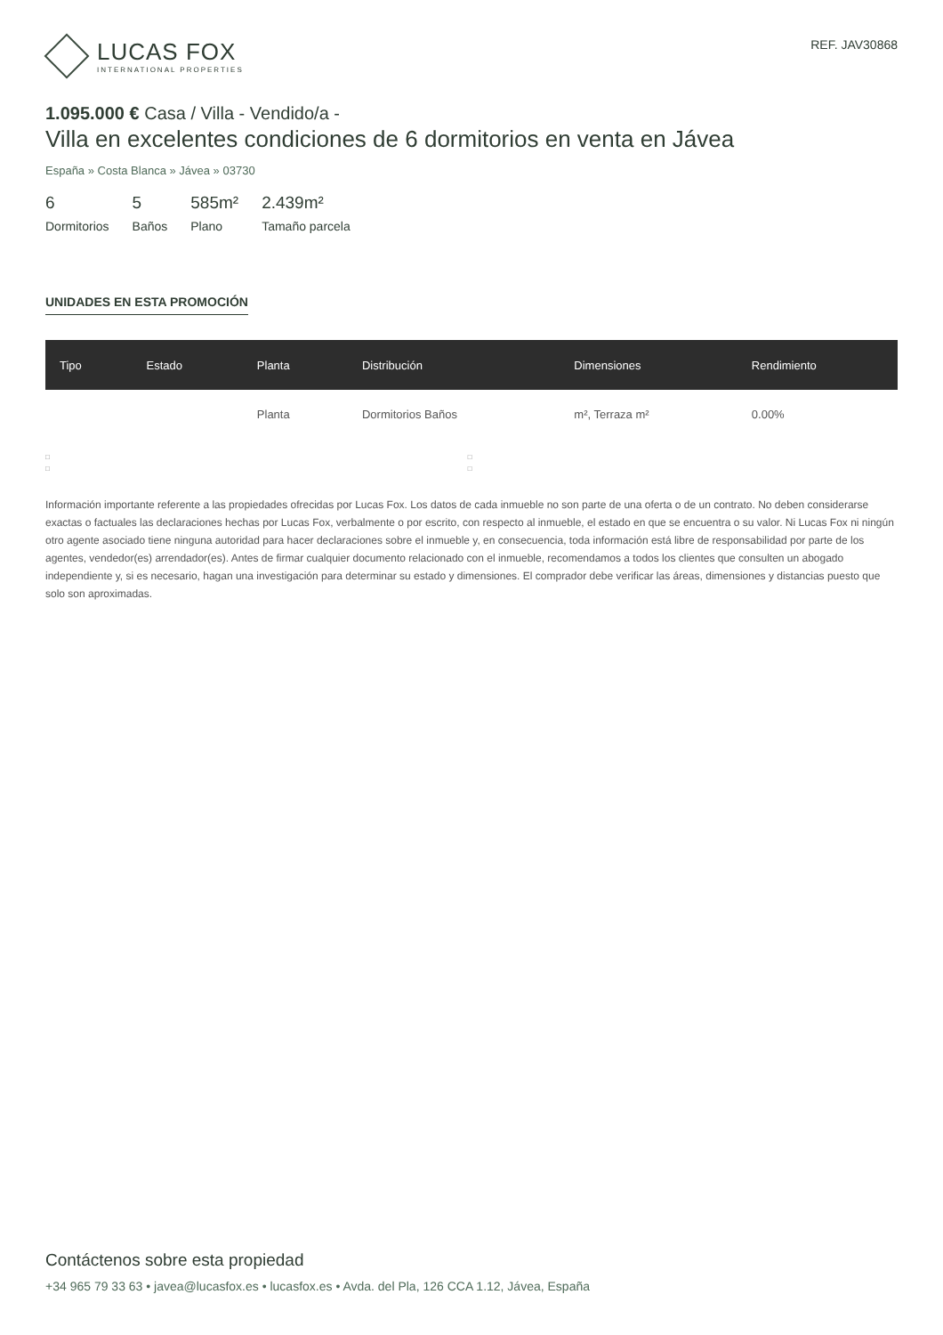LUCAS FOX
INTERNATIONAL PROPERTIES
REF. JAV30868
1.095.000 € Casa / Villa - Vendido/a -
Villa en excelentes condiciones de 6 dormitorios en venta en Jávea
España » Costa Blanca » Jávea » 03730
6
Dormitorios
5
Baños
585m²
Plano
2.439m²
Tamaño parcela
UNIDADES EN ESTA PROMOCIÓN
| Tipo | Estado | Planta | Distribución | Dimensiones | Rendimiento |
| --- | --- | --- | --- | --- | --- |
| | | Planta | Dormitorios Baños | m², Terraza m² | 0.00% |
□
□
□
□
Información importante referente a las propiedades ofrecidas por Lucas Fox. Los datos de cada inmueble no son parte de una oferta o de un contrato. No deben considerarse exactas o factuales las declaraciones hechas por Lucas Fox, verbalmente o por escrito, con respecto al inmueble, el estado en que se encuentra o su valor. Ni Lucas Fox ni ningún otro agente asociado tiene ninguna autoridad para hacer declaraciones sobre el inmueble y, en consecuencia, toda información está libre de responsabilidad por parte de los agentes, vendedor(es) arrendador(es). Antes de firmar cualquier documento relacionado con el inmueble, recomendamos a todos los clientes que consulten un abogado independiente y, si es necesario, hagan una investigación para determinar su estado y dimensiones. El comprador debe verificar las áreas, dimensiones y distancias puesto que solo son aproximadas.
Contáctenos sobre esta propiedad
+34 965 79 33 63 • javea@lucasfox.es • lucasfox.es • Avda. del Pla, 126 CCA 1.12, Jávea, España